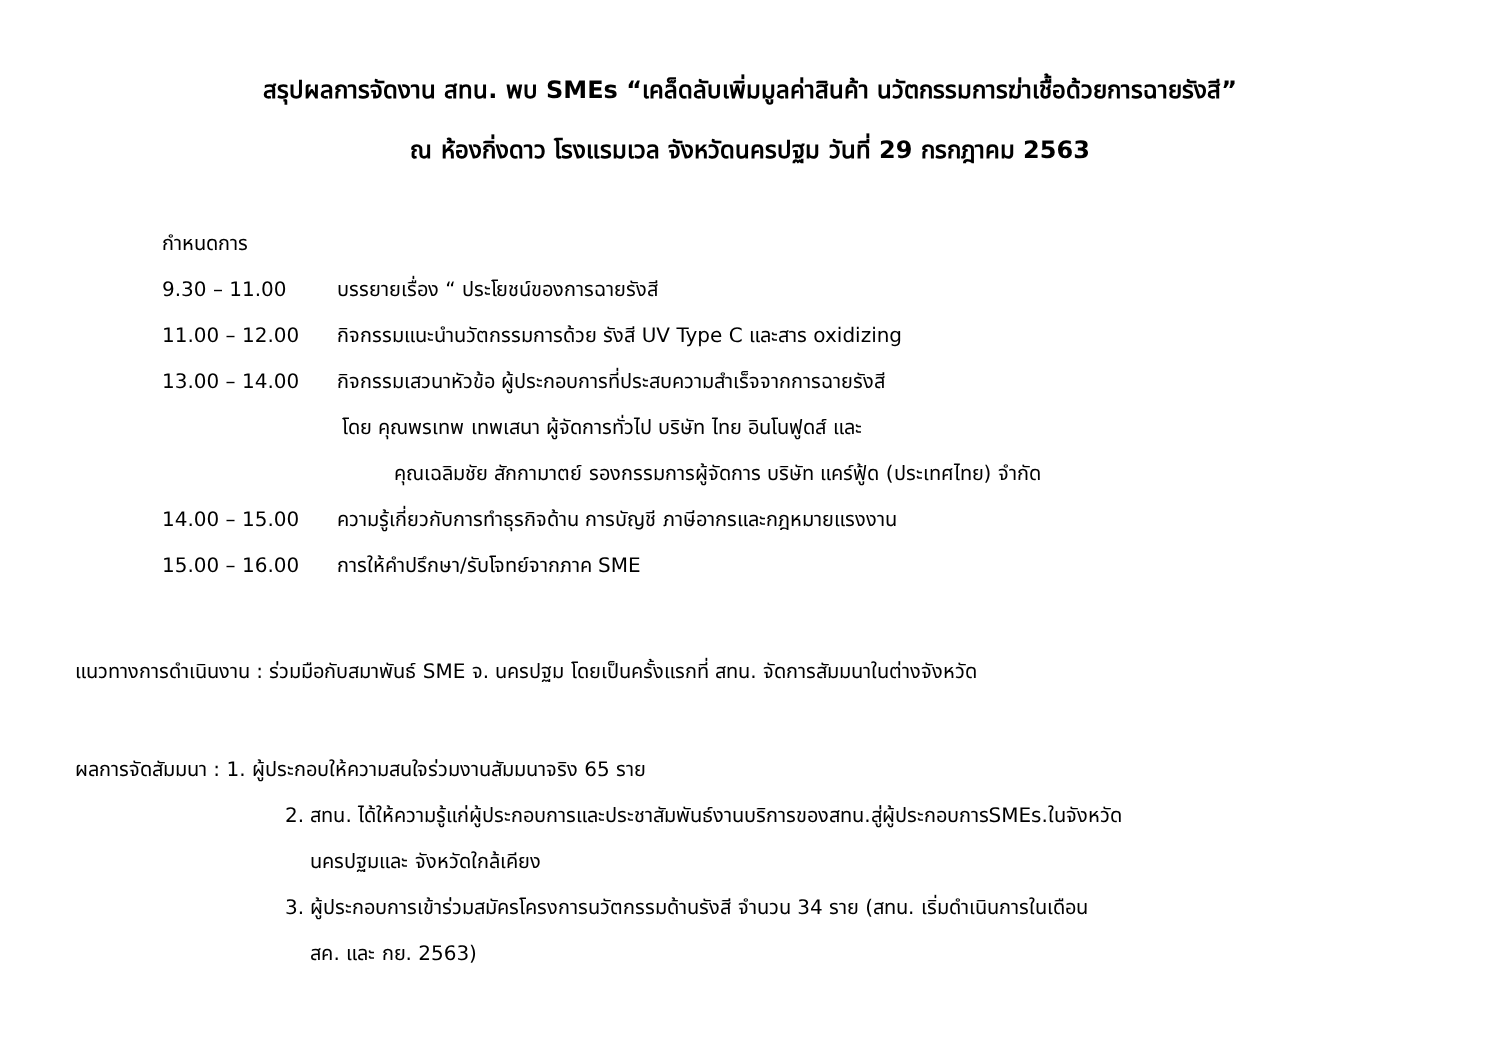สรุปผลการจัดงาน สทน. พบ SMEs “เคล็ดลับเพิ่มมูลค่าสินค้า นวัตกรรมการฆ่าเชื้อด้วยการฉายรังสี”
ณ ห้องกิ่งดาว โรงแรมเวล จังหวัดนครปฐม วันที่ 29 กรกฎาคม 2563
กำหนดการ
9.30 – 11.00 บรรยายเรื่อง “ ประโยชน์ของการฉายรังสี
11.00 – 12.00 กิจกรรมแนะนำนวัตกรรมการด้วย รังสี UV Type C และสาร oxidizing
13.00 – 14.00 กิจกรรมเสวนาหัวข้อ ผู้ประกอบการที่ประสบความสำเร็จจากการฉายรังสี
โดย คุณพรเทพ เทพเสนา ผู้จัดการทั่วไป บริษัท ไทย อินโนฟูดส์ และ
คุณเฉลิมชัย สักกามาตย์ รองกรรมการผู้จัดการ บริษัท แคร์ฟู้ด (ประเทศไทย) จำกัด
14.00 – 15.00 ความรู้เกี่ยวกับการทำธุรกิจด้าน การบัญชี ภาษีอากรและกฎหมายแรงงาน
15.00 – 16.00 การให้คำปรึกษา/รับโจทย์จากภาค SME
แนวทางการดำเนินงาน : ร่วมมือกับสมาพันธ์ SME จ. นครปฐม โดยเป็นครั้งแรกที่ สทน. จัดการสัมมนาในต่างจังหวัด
ผลการจัดสัมมนา : 1. ผู้ประกอบให้ความสนใจร่วมงานสัมมนาจริง 65 ราย
2. สทน. ได้ให้ความรู้แก่ผู้ประกอบการและประชาสัมพันธ์งานบริการของสทน.สู่ผู้ประกอบการSMEs.ในจังหวัด
นครปฐมและ จังหวัดใกล้เคียง
3. ผู้ประกอบการเข้าร่วมสมัครโครงการนวัตกรรมด้านรังสี จำนวน 34 ราย (สทน. เริ่มดำเนินการในเดือน
สค. และ กย. 2563)